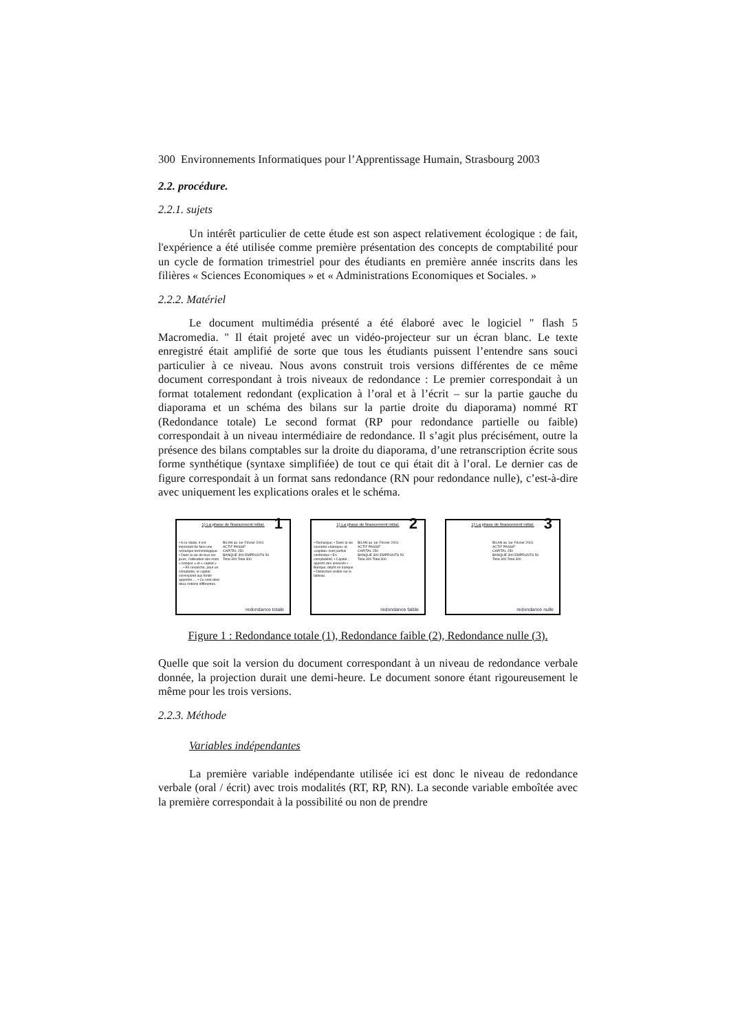300 Environnements Informatiques pour l’Apprentissage Humain, Strasbourg 2003
2.2. procédure.
2.2.1. sujets
Un intérêt particulier de cette étude est son aspect relativement écologique : de fait, l'expérience a été utilisée comme première présentation des concepts de comptabilité pour un cycle de formation trimestriel pour des étudiants en première année inscrits dans les filières « Sciences Economiques » et « Administrations Economiques et Sociales. »
2.2.2. Matériel
Le document multimédia présenté a été élaboré avec le logiciel " flash 5 Macromedia. " Il était projeté avec un vidéo-projecteur sur un écran blanc. Le texte enregistré était amplifié de sorte que tous les étudiants puissent l’entendre sans souci particulier à ce niveau. Nous avons construit trois versions différentes de ce même document correspondant à trois niveaux de redondance : Le premier correspondait à un format totalement redondant (explication à l’oral et à l’écrit – sur la partie gauche du diaporama et un schéma des bilans sur la partie droite du diaporama) nommé RT (Redondance totale) Le second format (RP pour redondance partielle ou faible) correspondait à un niveau intermédiaire de redondance. Il s’agit plus précisément, outre la présence des bilans comptables sur la droite du diaporama, d’une retranscription écrite sous forme synthétique (syntaxe simplifiée) de tout ce qui était dit à l’oral. Le dernier cas de figure correspondait à un format sans redondance (RN pour redondance nulle), c’est-à-dire avec uniquement les explications orales et le schéma.
1) La phase de financement initial.
1
• A ce stade, il est important de faire une remarque terminologique. • Dans la vie de tous les jours, l'utilisation des mots « banque » et « capital » … • En revanche, pour un comptable, le capital correspond aux fonds apportés … • Ce sont donc deux notions différentes.
BILAN au 1er Février 2001
ACTIF PASSIF
CAPITAL 250
BANQUE 300 EMPRUNTS 50
Total 300 Total 300
redondance totale
1) La phase de financement initial.
2
• Remarque; • Dans la vie courante «banque» et «capital» sont parfois confondus • En comptabilité; • Capital ; apports des associés • Banque; dépôt en banque • Distinction visible sur le tableau
BILAN au 1er Février 2001
ACTIF PASSIF
CAPITAL 250
BANQUE 300 EMPRUNTS 50
Total 300 Total 300
redondance faible
1) La phase de financement initial.
3
BILAN au 1er Février 2001
ACTIF PASSIF
CAPITAL 250
BANQUE 300 EMPRUNTS 50
Total 300 Total 300
redondance nulle
Figure 1 : Redondance totale (1), Redondance faible (2), Redondance nulle (3).
Quelle que soit la version du document correspondant à un niveau de redondance verbale donnée, la projection durait une demi-heure. Le document sonore étant rigoureusement le même pour les trois versions.
2.2.3. Méthode
Variables indépendantes
La première variable indépendante utilisée ici est donc le niveau de redondance verbale (oral / écrit) avec trois modalités (RT, RP, RN). La seconde variable emboîtée avec la première correspondait à la possibilité ou non de prendre